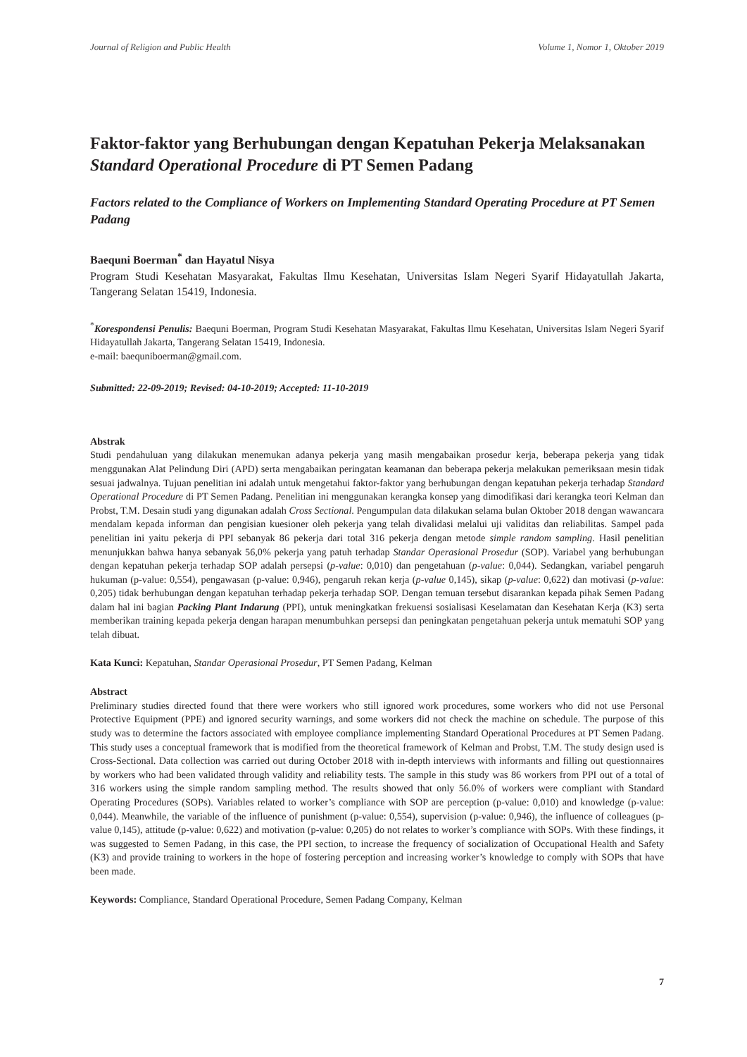Journal of Religion and Public Health Volume 1, Nomor 1, Oktober 2019
Faktor-faktor yang Berhubungan dengan Kepatuhan Pekerja Melaksanakan Standard Operational Procedure di PT Semen Padang
Factors related to the Compliance of Workers on Implementing Standard Operating Procedure at PT Semen Padang
Baequni Boerman<sup>*</sup> dan Hayatul Nisya
Program Studi Kesehatan Masyarakat, Fakultas Ilmu Kesehatan, Universitas Islam Negeri Syarif Hidayatullah Jakarta, Tangerang Selatan 15419, Indonesia.
<sup>*</sup> Korespondensi Penulis: Baequni Boerman, Program Studi Kesehatan Masyarakat, Fakultas Ilmu Kesehatan, Universitas Islam Negeri Syarif Hidayatullah Jakarta, Tangerang Selatan 15419, Indonesia.
e-mail: baequniboerman@gmail.com.
Submitted: 22-09-2019; Revised: 04-10-2019; Accepted: 11-10-2019
Abstrak
Studi pendahuluan yang dilakukan menemukan adanya pekerja yang masih mengabaikan prosedur kerja, beberapa pekerja yang tidak menggunakan Alat Pelindung Diri (APD) serta mengabaikan peringatan keamanan dan beberapa pekerja melakukan pemeriksaan mesin tidak sesuai jadwalnya. Tujuan penelitian ini adalah untuk mengetahui faktor-faktor yang berhubungan dengan kepatuhan pekerja terhadap Standard Operational Procedure di PT Semen Padang. Penelitian ini menggunakan kerangka konsep yang dimodifikasi dari kerangka teori Kelman dan Probst, T.M. Desain studi yang digunakan adalah Cross Sectional. Pengumpulan data dilakukan selama bulan Oktober 2018 dengan wawancara mendalam kepada informan dan pengisian kuesioner oleh pekerja yang telah divalidasi melalui uji validitas dan reliabilitas. Sampel pada penelitian ini yaitu pekerja di PPI sebanyak 86 pekerja dari total 316 pekerja dengan metode simple random sampling. Hasil penelitian menunjukkan bahwa hanya sebanyak 56,0% pekerja yang patuh terhadap Standar Operasional Prosedur (SOP). Variabel yang berhubungan dengan kepatuhan pekerja terhadap SOP adalah persepsi (p-value: 0,010) dan pengetahuan (p-value: 0,044). Sedangkan, variabel pengaruh hukuman (p-value: 0,554), pengawasan (p-value: 0,946), pengaruh rekan kerja (p-value 0,145), sikap (p-value: 0,622) dan motivasi (p-value: 0,205) tidak berhubungan dengan kepatuhan terhadap pekerja terhadap SOP. Dengan temuan tersebut disarankan kepada pihak Semen Padang dalam hal ini bagian Packing Plant Indarung (PPI), untuk meningkatkan frekuensi sosialisasi Keselamatan dan Kesehatan Kerja (K3) serta memberikan training kepada pekerja dengan harapan menumbuhkan persepsi dan peningkatan pengetahuan pekerja untuk mematuhi SOP yang telah dibuat.
Kata Kunci: Kepatuhan, Standar Operasional Prosedur, PT Semen Padang, Kelman
Abstract
Preliminary studies directed found that there were workers who still ignored work procedures, some workers who did not use Personal Protective Equipment (PPE) and ignored security warnings, and some workers did not check the machine on schedule. The purpose of this study was to determine the factors associated with employee compliance implementing Standard Operational Procedures at PT Semen Padang. This study uses a conceptual framework that is modified from the theoretical framework of Kelman and Probst, T.M. The study design used is Cross-Sectional. Data collection was carried out during October 2018 with in-depth interviews with informants and filling out questionnaires by workers who had been validated through validity and reliability tests. The sample in this study was 86 workers from PPI out of a total of 316 workers using the simple random sampling method. The results showed that only 56.0% of workers were compliant with Standard Operating Procedures (SOPs). Variables related to worker’s compliance with SOP are perception (p-value: 0,010) and knowledge (p-value: 0,044). Meanwhile, the variable of the influence of punishment (p-value: 0,554), supervision (p-value: 0,946), the influence of colleagues (p-value 0,145), attitude (p-value: 0,622) and motivation (p-value: 0,205) do not relates to worker’s compliance with SOPs. With these findings, it was suggested to Semen Padang, in this case, the PPI section, to increase the frequency of socialization of Occupational Health and Safety (K3) and provide training to workers in the hope of fostering perception and increasing worker’s knowledge to comply with SOPs that have been made.
Keywords: Compliance, Standard Operational Procedure, Semen Padang Company, Kelman
7